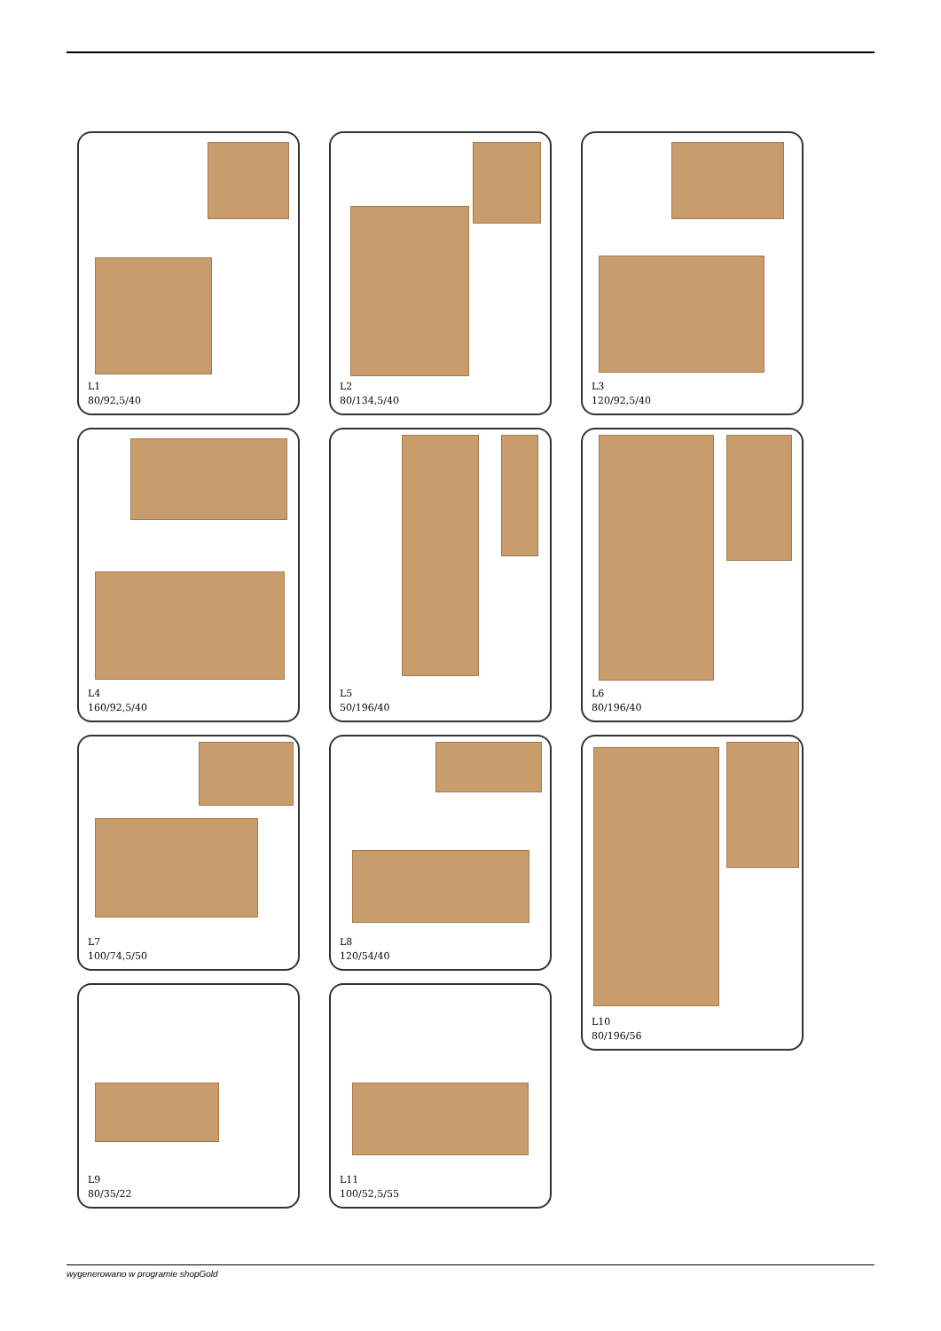L1
80/92,5/40
L2
80/134,5/40
L3
120/92,5/40
L4
160/92,5/40
L5
50/196/40
L6
80/196/40
L7
100/74,5/50
L8
120/54/40
L10
80/196/56
L9
80/35/22
L11
100/52,5/55
wygenerowano w programie shopGold